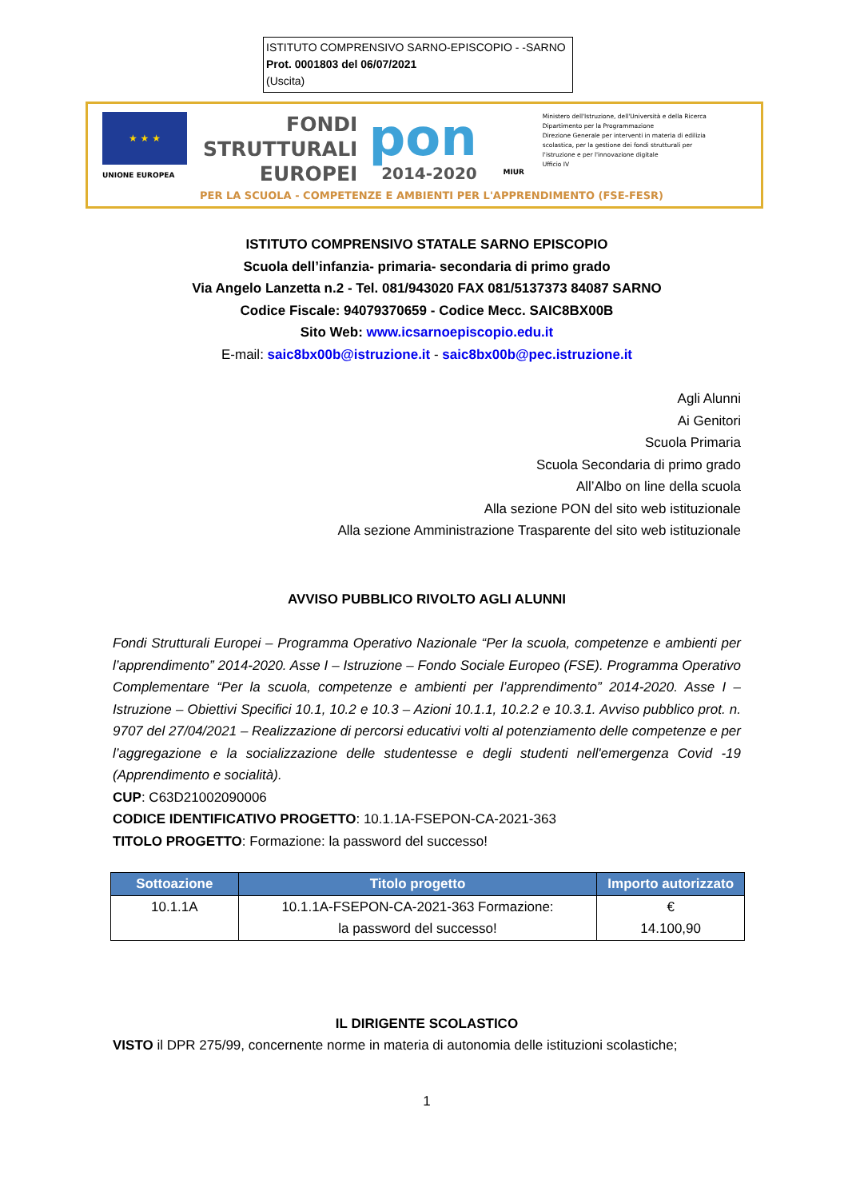ISTITUTO COMPRENSIVO SARNO-EPISCOPIO - -SARNO
Prot. 0001803 del 06/07/2021
(Uscita)
★ ★ ★
UNIONE EUROPEA
FONDI
STRUTTURALI
EUROPEI
pon
2014-2020
MIUR
Ministero dell'Istruzione, dell'Università e della Ricerca
Dipartimento per la Programmazione
Direzione Generale per interventi in materia di edilizia
scolastica, per la gestione dei fondi strutturali per
l'istruzione e per l'innovazione digitale
Ufficio IV
PER LA SCUOLA - COMPETENZE E AMBIENTI PER L'APPRENDIMENTO (FSE-FESR)
ISTITUTO COMPRENSIVO STATALE SARNO EPISCOPIO
Scuola dell’infanzia- primaria- secondaria di primo grado
Via Angelo Lanzetta n.2 - Tel. 081/943020 FAX 081/5137373 84087 SARNO
Codice Fiscale: 94079370659 - Codice Mecc. SAIC8BX00B
Sito Web: www.icsarnoepiscopio.edu.it
E-mail: saic8bx00b@istruzione.it - saic8bx00b@pec.istruzione.it
Agli Alunni
Ai Genitori
Scuola Primaria
Scuola Secondaria di primo grado
All’Albo on line della scuola
Alla sezione PON del sito web istituzionale
Alla sezione Amministrazione Trasparente del sito web istituzionale
AVVISO PUBBLICO RIVOLTO AGLI ALUNNI
Fondi Strutturali Europei – Programma Operativo Nazionale “Per la scuola, competenze e ambienti per l’apprendimento” 2014-2020. Asse I – Istruzione – Fondo Sociale Europeo (FSE). Programma Operativo Complementare “Per la scuola, competenze e ambienti per l’apprendimento” 2014-2020. Asse I – Istruzione – Obiettivi Specifici 10.1, 10.2 e 10.3 – Azioni 10.1.1, 10.2.2 e 10.3.1. Avviso pubblico prot. n. 9707 del 27/04/2021 – Realizzazione di percorsi educativi volti al potenziamento delle competenze e per l’aggregazione e la socializzazione delle studentesse e degli studenti nell'emergenza Covid -19 (Apprendimento e socialità).
CUP: C63D21002090006
CODICE IDENTIFICATIVO PROGETTO: 10.1.1A-FSEPON-CA-2021-363
TITOLO PROGETTO: Formazione: la password del successo!
| Sottoazione | Titolo progetto | Importo autorizzato |
| --- | --- | --- |
| 10.1.1A | 10.1.1A-FSEPON-CA-2021-363 Formazione: la password del successo! | € 14.100,90 |
IL DIRIGENTE SCOLASTICO
VISTO il DPR 275/99, concernente norme in materia di autonomia delle istituzioni scolastiche;
1